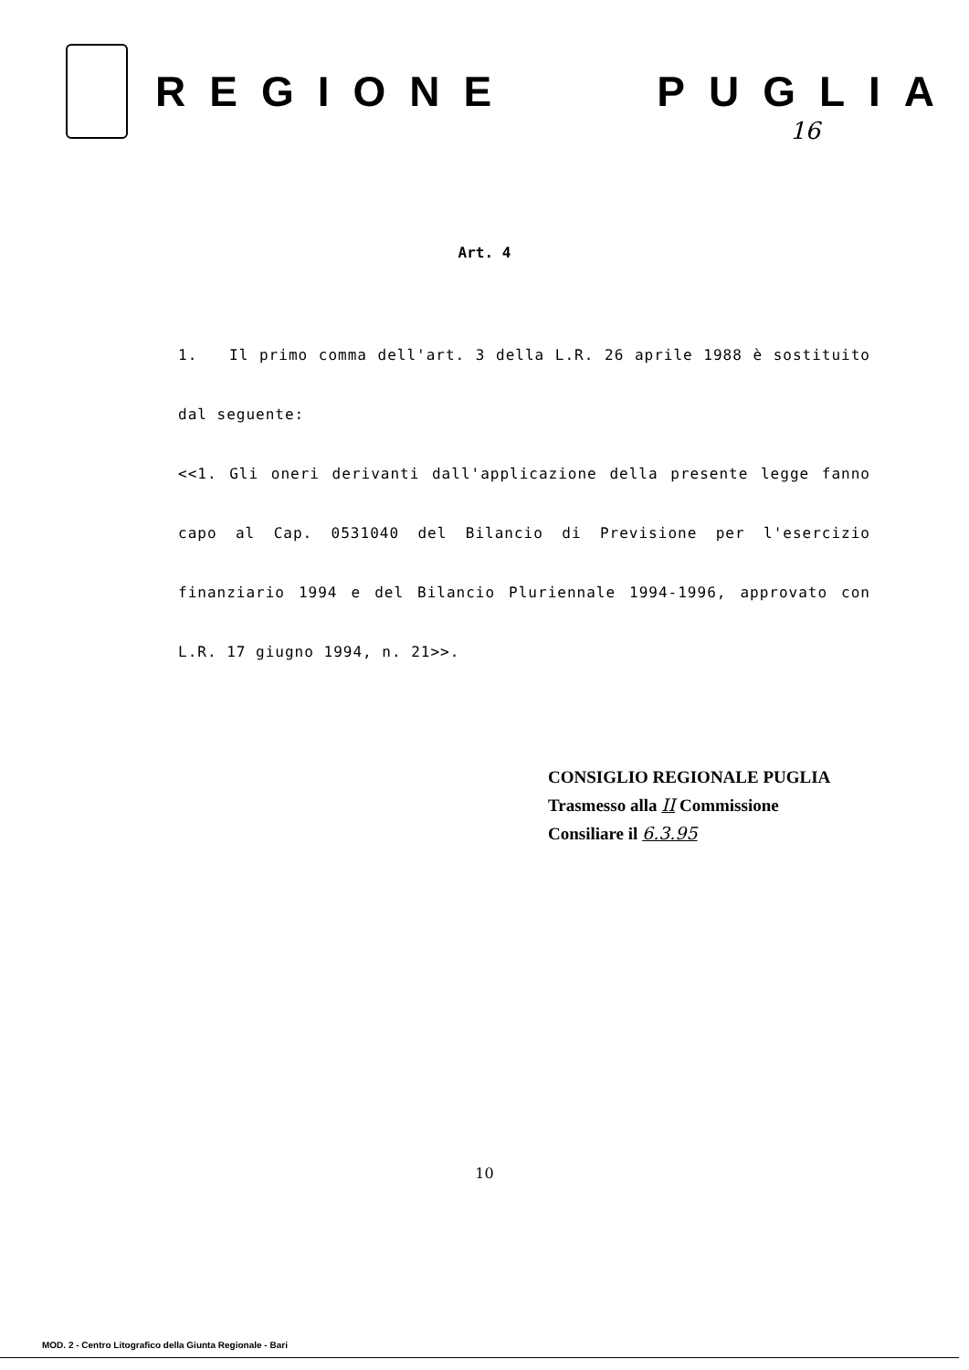REGIONE PUGLIA
16
Art. 4
1. Il primo comma dell'art. 3 della L.R. 26 aprile 1988 è sostituito dal seguente:
<<1. Gli oneri derivanti dall'applicazione della presente legge fanno capo al Cap. 0531040 del Bilancio di Previsione per l'esercizio finanziario 1994 e del Bilancio Pluriennale 1994-1996, approvato con L.R. 17 giugno 1994, n. 21>>.
CONSIGLIO REGIONALE PUGLIA
Trasmesso alla II Commissione
Consiliare il 6.3.95
10
MOD. 2 - Centro Litografico della Giunta Regionale - Bari